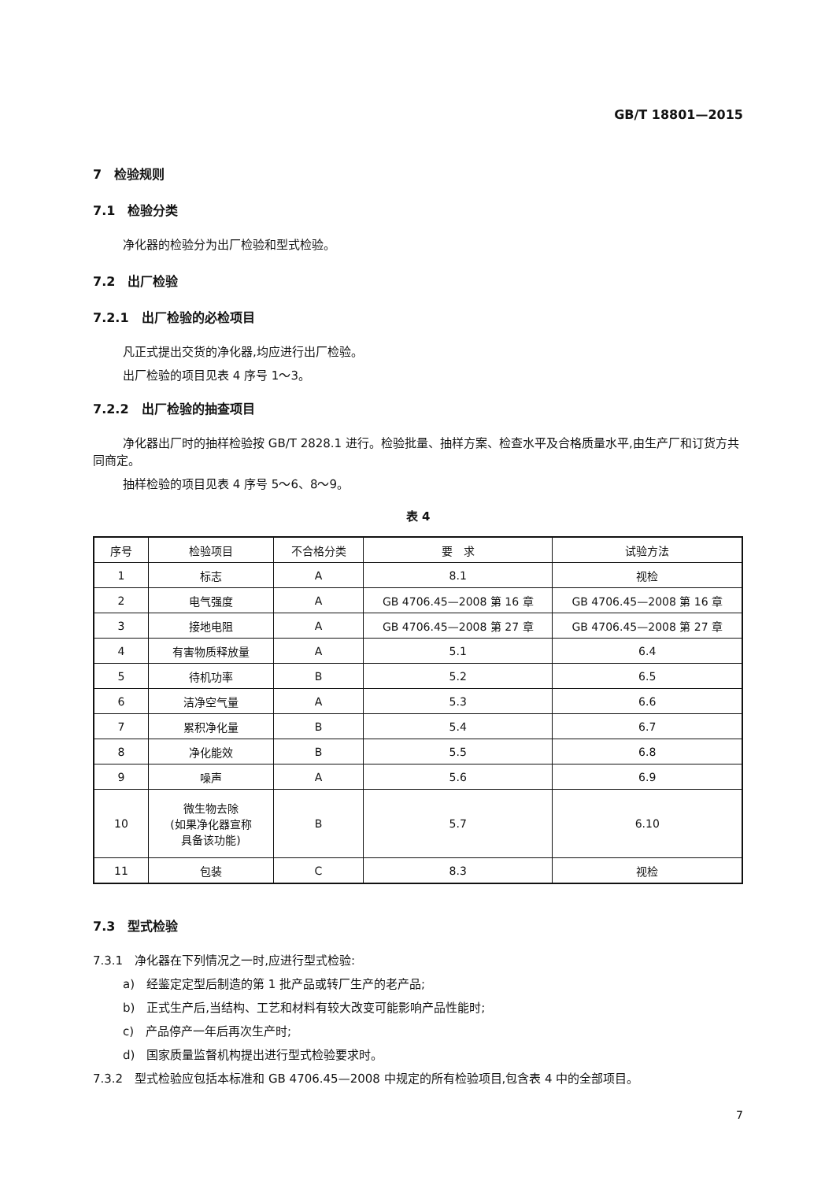GB/T 18801—2015
7　检验规则
7.1　检验分类
净化器的检验分为出厂检验和型式检验。
7.2　出厂检验
7.2.1　出厂检验的必检项目
凡正式提出交货的净化器,均应进行出厂检验。
出厂检验的项目见表 4 序号 1～3。
7.2.2　出厂检验的抽查项目
净化器出厂时的抽样检验按 GB/T 2828.1 进行。检验批量、抽样方案、检查水平及合格质量水平,由生产厂和订货方共同商定。
抽样检验的项目见表 4 序号 5～6、8～9。
表 4
| 序号 | 检验项目 | 不合格分类 | 要 求 | 试验方法 |
| --- | --- | --- | --- | --- |
| 1 | 标志 | A | 8.1 | 视检 |
| 2 | 电气强度 | A | GB 4706.45—2008 第 16 章 | GB 4706.45—2008 第 16 章 |
| 3 | 接地电阻 | A | GB 4706.45—2008 第 27 章 | GB 4706.45—2008 第 27 章 |
| 4 | 有害物质释放量 | A | 5.1 | 6.4 |
| 5 | 待机功率 | B | 5.2 | 6.5 |
| 6 | 洁净空气量 | A | 5.3 | 6.6 |
| 7 | 累积净化量 | B | 5.4 | 6.7 |
| 8 | 净化能效 | B | 5.5 | 6.8 |
| 9 | 噪声 | A | 5.6 | 6.9 |
| 10 | 微生物去除 (如果净化器宣称 具备该功能) | B | 5.7 | 6.10 |
| 11 | 包装 | C | 8.3 | 视检 |
7.3　型式检验
7.3.1　净化器在下列情况之一时,应进行型式检验:
a)　经鉴定定型后制造的第 1 批产品或转厂生产的老产品;
b)　正式生产后,当结构、工艺和材料有较大改变可能影响产品性能时;
c)　产品停产一年后再次生产时;
d)　国家质量监督机构提出进行型式检验要求时。
7.3.2　型式检验应包括本标准和 GB 4706.45—2008 中规定的所有检验项目,包含表 4 中的全部项目。
7